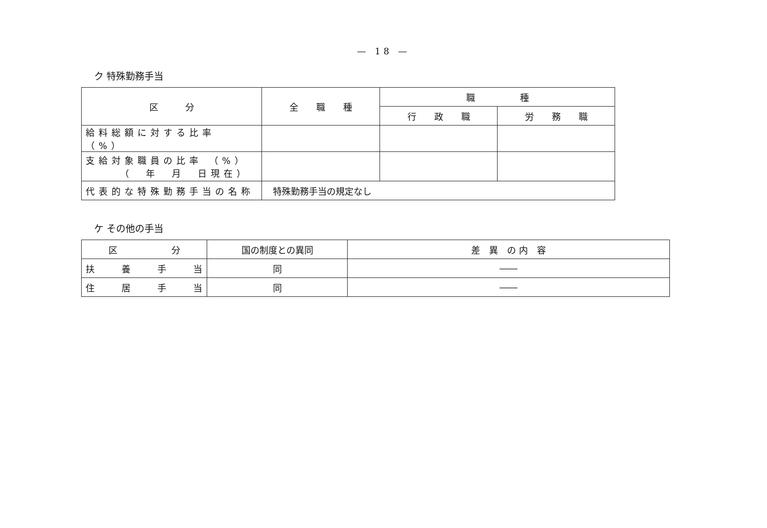— 18 —
ク 特殊勤務手当
| 区 分 | 全 職 種 | 職 種 | |
| --- | --- | --- | --- |
| | | 行 政 職 | 労 務 職 |
| 給料総額に対する比率 （%） | | | |
| 支給対象職員の比率 （%） （ 年 月 日現在） | | | |
| 代表的な特殊勤務手当の名称 | 特殊勤務手当の規定なし | | |
ケ その他の手当
| 区 分 | 国の制度との異同 | 差 異 の 内 容 |
| --- | --- | --- |
| 扶 養 手 当 | 同 | ―― |
| 住 居 手 当 | 同 | ―― |